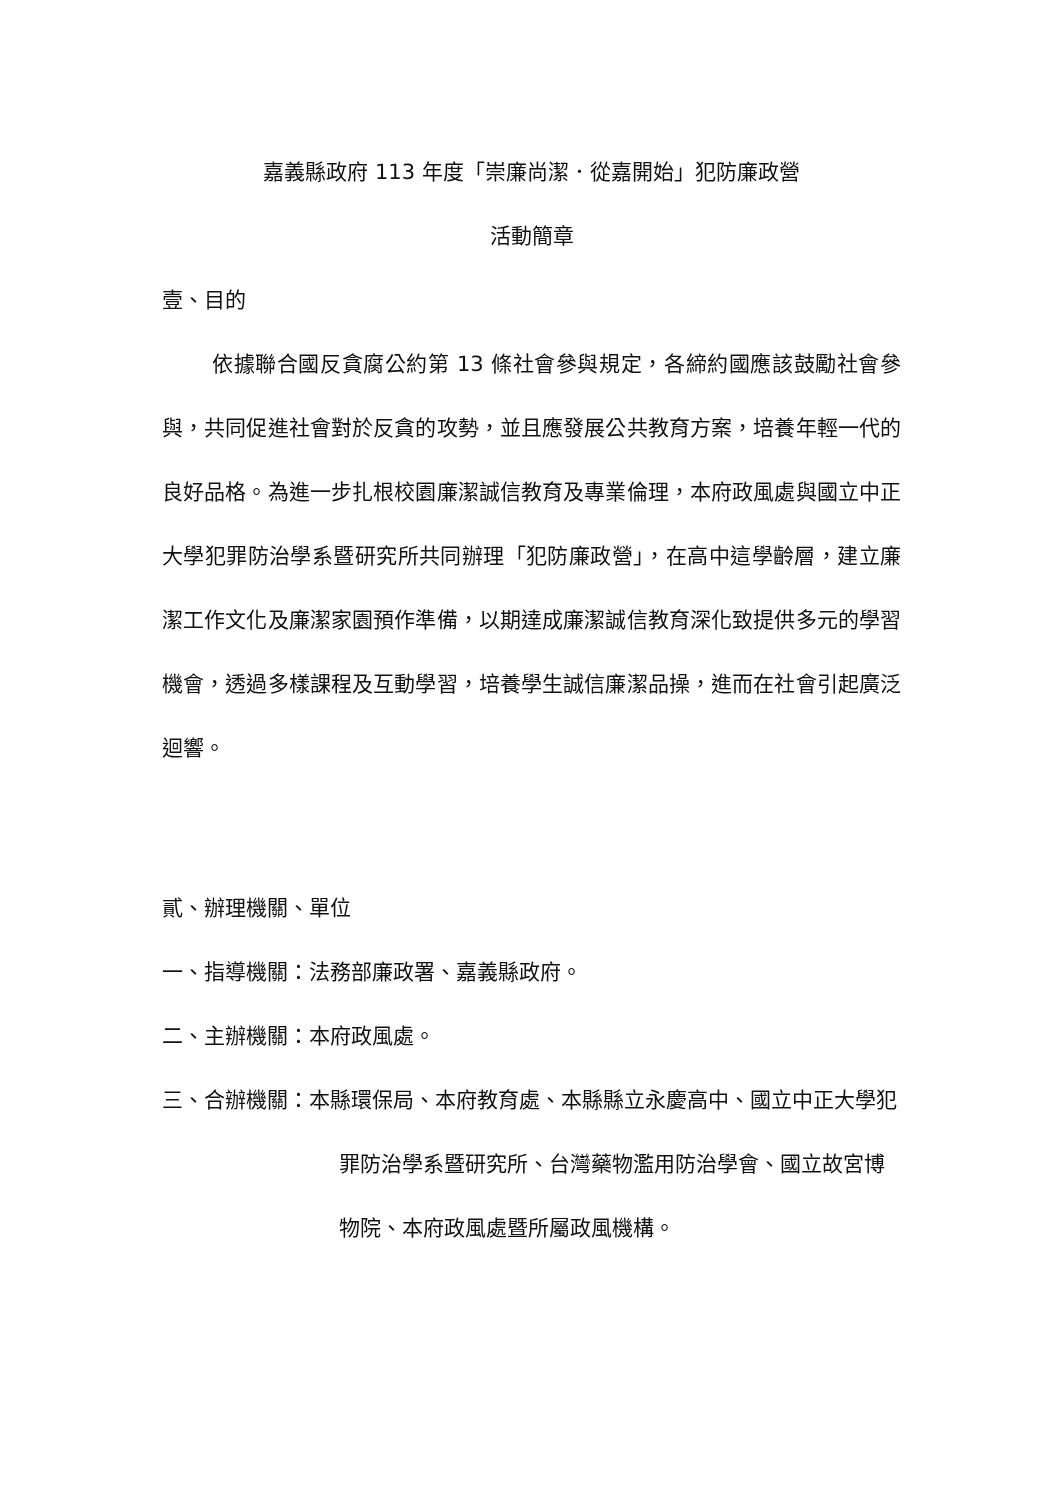嘉義縣政府 113 年度「崇廉尚潔．從嘉開始」犯防廉政營
活動簡章
壹、目的
依據聯合國反貪腐公約第 13 條社會參與規定，各締約國應該鼓勵社會參與，共同促進社會對於反貪的攻勢，並且應發展公共教育方案，培養年輕一代的良好品格。為進一步扎根校園廉潔誠信教育及專業倫理，本府政風處與國立中正大學犯罪防治學系暨研究所共同辦理「犯防廉政營」，在高中這學齡層，建立廉潔工作文化及廉潔家園預作準備，以期達成廉潔誠信教育深化致提供多元的學習機會，透過多樣課程及互動學習，培養學生誠信廉潔品操，進而在社會引起廣泛迴響。
貳、辦理機關、單位
一、指導機關：法務部廉政署、嘉義縣政府。
二、主辦機關：本府政風處。
三、合辦機關：本縣環保局、本府教育處、本縣縣立永慶高中、國立中正大學犯罪防治學系暨研究所、台灣藥物濫用防治學會、國立故宮博物院、本府政風處暨所屬政風機構。